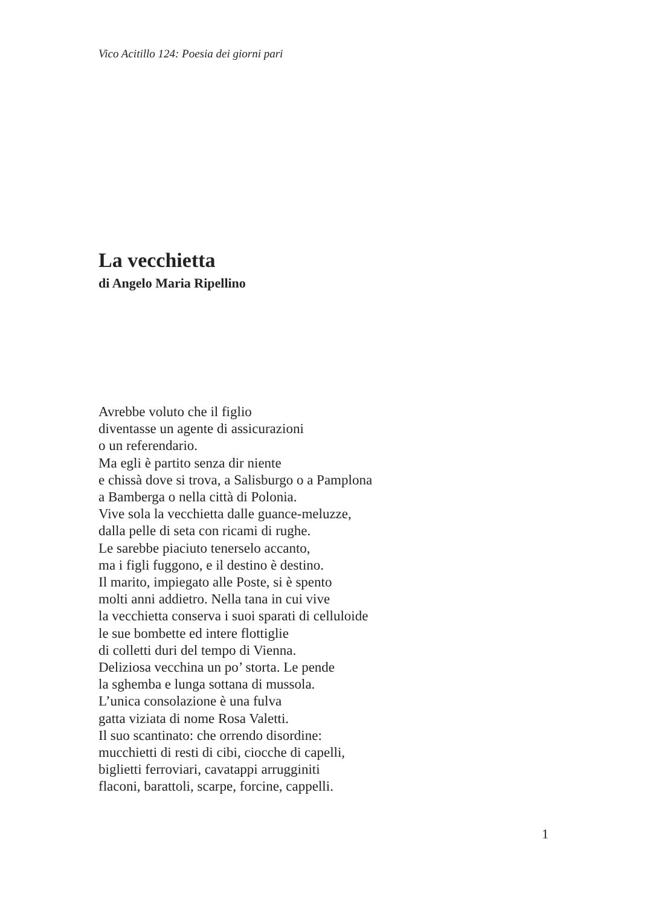Vico Acitillo 124: Poesia dei giorni pari
La vecchietta
di Angelo Maria Ripellino
Avrebbe voluto che il figlio
diventasse un agente di assicurazioni
o un referendario.
Ma egli è partito senza dir niente
e chissà dove si trova, a Salisburgo o a Pamplona
a Bamberga o nella città di Polonia.
Vive sola la vecchietta dalle guance-meluzze,
dalla pelle di seta con ricami di rughe.
Le sarebbe piaciuto tenerselo accanto,
ma i figli fuggono, e il destino è destino.
Il marito, impiegato alle Poste, si è spento
molti anni addietro. Nella tana in cui vive
la vecchietta conserva i suoi sparati di celluloide
le sue bombette ed intere flottiglie
di colletti duri del tempo di Vienna.
Deliziosa vecchina un po’ storta. Le pende
la sghemba e lunga sottana di mussola.
L’unica consolazione è una fulva
gatta viziata di nome Rosa Valetti.
Il suo scantinato: che orrendo disordine:
mucchietti di resti di cibi, ciocche di capelli,
biglietti ferroviari, cavatappi arrugginiti
flaconi, barattoli, scarpe, forcine, cappelli.
1